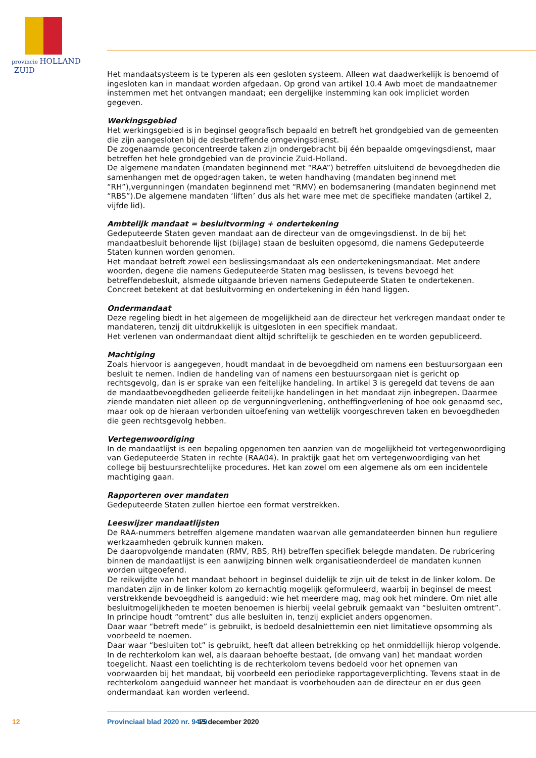provincie HOLLAND
ZUID
Het mandaatsysteem is te typeren als een gesloten systeem. Alleen wat daadwerkelijk is benoemd of ingesloten kan in mandaat worden afgedaan. Op grond van artikel 10.4 Awb moet de mandaatnemer instemmen met het ontvangen mandaat; een dergelijke instemming kan ook impliciet worden gegeven.
Werkingsgebied
Het werkingsgebied is in beginsel geografisch bepaald en betreft het grondgebied van de gemeenten die zijn aangesloten bij de desbetreffende omgevingsdienst.
De zogenaamde geconcentreerde taken zijn ondergebracht bij één bepaalde omgevingsdienst, maar betreffen het hele grondgebied van de provincie Zuid-Holland.
De algemene mandaten (mandaten beginnend met “RAA”) betreffen uitsluitend de bevoegdheden die samenhangen met de opgedragen taken, te weten handhaving (mandaten beginnend met “RH”),vergunningen (mandaten beginnend met “RMV) en bodemsanering (mandaten beginnend met “RBS”).De algemene mandaten ‘liften’ dus als het ware mee met de specifieke mandaten (artikel 2, vijfde lid).
Ambtelijk mandaat = besluitvorming + ondertekening
Gedeputeerde Staten geven mandaat aan de directeur van de omgevingsdienst. In de bij het mandaatbesluit behorende lijst (bijlage) staan de besluiten opgesomd, die namens Gedeputeerde Staten kunnen worden genomen.
Het mandaat betreft zowel een beslissingsmandaat als een ondertekeningsmandaat. Met andere woorden, degene die namens Gedeputeerde Staten mag beslissen, is tevens bevoegd het betreffendebesluit, alsmede uitgaande brieven namens Gedeputeerde Staten te ondertekenen. Concreet betekent at dat besluitvorming en ondertekening in één hand liggen.
Ondermandaat
Deze regeling biedt in het algemeen de mogelijkheid aan de directeur het verkregen mandaat onder te mandateren, tenzij dit uitdrukkelijk is uitgesloten in een specifiek mandaat.
Het verlenen van ondermandaat dient altijd schriftelijk te geschieden en te worden gepubliceerd.
Machtiging
Zoals hiervoor is aangegeven, houdt mandaat in de bevoegdheid om namens een bestuursorgaan een besluit te nemen. Indien de handeling van of namens een bestuursorgaan niet is gericht op rechtsgevolg, dan is er sprake van een feitelijke handeling. In artikel 3 is geregeld dat tevens de aan de mandaatbevoegdheden gelieerde feitelijke handelingen in het mandaat zijn inbegrepen. Daarmee ziende mandaten niet alleen op de vergunningverlening, ontheffingverlening of hoe ook genaamd sec, maar ook op de hieraan verbonden uitoefening van wettelijk voorgeschreven taken en bevoegdheden die geen rechtsgevolg hebben.
Vertegenwoordiging
In de mandaatlijst is een bepaling opgenomen ten aanzien van de mogelijkheid tot vertegenwoordiging van Gedeputeerde Staten in rechte (RAA04). In praktijk gaat het om vertegenwoordiging van het college bij bestuursrechtelijke procedures. Het kan zowel om een algemene als om een incidentele machtiging gaan.
Rapporteren over mandaten
Gedeputeerde Staten zullen hiertoe een format verstrekken.
Leeswijzer mandaatlijsten
De RAA-nummers betreffen algemene mandaten waarvan alle gemandateerden binnen hun reguliere werkzaamheden gebruik kunnen maken.
De daaropvolgende mandaten (RMV, RBS, RH) betreffen specifiek belegde mandaten. De rubricering binnen de mandaatlijst is een aanwijzing binnen welk organisatieonderdeel de mandaten kunnen worden uitgeoefend.
De reikwijdte van het mandaat behoort in beginsel duidelijk te zijn uit de tekst in de linker kolom. De mandaten zijn in de linker kolom zo kernachtig mogelijk geformuleerd, waarbij in beginsel de meest verstrekkende bevoegdheid is aangeduid: wie het meerdere mag, mag ook het mindere. Om niet alle besluitmogelijkheden te moeten benoemen is hierbij veelal gebruik gemaakt van “besluiten omtrent”. In principe houdt “omtrent” dus alle besluiten in, tenzij expliciet anders opgenomen.
Daar waar “betreft mede” is gebruikt, is bedoeld desalniettemin een niet limitatieve opsomming als voorbeeld te noemen.
Daar waar “besluiten tot” is gebruikt, heeft dat alleen betrekking op het onmiddellijk hierop volgende. In de rechterkolom kan wel, als daaraan behoefte bestaat, (de omvang van) het mandaat worden toegelicht. Naast een toelichting is de rechterkolom tevens bedoeld voor het opnemen van voorwaarden bij het mandaat, bij voorbeeld een periodieke rapportageverplichting. Tevens staat in de rechterkolom aangeduid wanneer het mandaat is voorbehouden aan de directeur en er dus geen ondermandaat kan worden verleend.
12 Provinciaal blad 2020 nr. 9479 15 december 2020